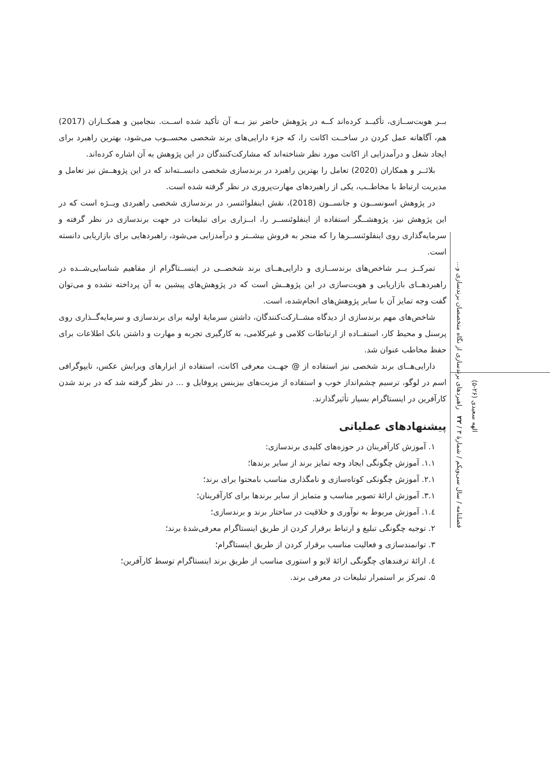بــر هویت‌ســازی، تأکیــد کرده‌اند کــه در پژوهش حاضر نیز بــه آن تأکید شده اســت. بنجامین و همکــاران (2017) هم، آگاهانه عمل کردن در ساخــت اکانت را، که جزء دارایی‌های برند شخصی محســوب می‌شود، بهترین راهبرد برای ایجاد شغل و درآمدزایی از اکانت مورد نظر شناخته‌اند که مشارکت‌کنندگان در این پژوهش به آن اشاره کرده‌اند.
بلائــر و همکاران (2020) تعامل را بهترین راهبرد در برندسازی شخصی دانســته‌اند که در این پژوهــش نیز تعامل و مدیریت ارتباط با مخاطــب، یکی از راهبردهای مهارت‌پروری در نظر گرفته شده است.
در پژوهش اسونســون و جانســون (2018)، نقش اینفلوائنسر، در برندسازی شخصی راهبردی ویــژه است که در این پژوهش نیز، پژوهشــگر استفاده از اینفلوئنســر را، ابــزاری برای تبلیغات در جهت برندسازی در نظر گرفته و سرمایه‌گذاری روی اینفلوئنســرها را که منجر به فروش بیشــتر و درآمدزایی می‌شود، راهبردهایی برای بازاریابی دانسته است.
تمرکــز بــر شاخص‌های برندســازی و دارایی‌هــای برند شخصــی در اینســتاگرام از مفاهیم شناسایی‌شــده در راهبردهــای بازاریابی و هویت‌سازی در این پژوهــش است که در پژوهش‌های پیشین به آن پرداخته نشده و می‌توان گفت وجه تمایز آن با سایر پژوهش‌های انجام‌شده، است.
شاخص‌های مهم برندسازی از دیدگاه مشــارکت‌کنندگان، داشتن سرمایهٔ اولیه برای برندسازی و سرمایه‌گــذاری روی پرسنل و محیط کار، استفــاده از ارتباطات کلامی و غیرکلامی، به کارگیری تجربه و مهارت و داشتن بانک اطلاعات برای حفظ مخاطب عنوان شد.
دارایی‌هــای برند شخصی نیز استفاده از @ جهــت معرفی اکانت، استفاده از ابزارهای ویرایش عکس، تایپوگرافی اسم در لوگو، ترسیم چشم‌انداز خوب و استفاده از مزیت‌های بیزینس پروفایل و ... در نظر گرفته شد که در برند شدن کارآفرین در اینستاگرام بسیار تأثیرگذارند.
پیشنهادهای عملیاتی
۱. آموزش کارآفرینان در حوزه‌های کلیدی برندسازی:
۱.۱. آموزش چگونگی ایجاد وجه تمایز برند از سایر برندها؛
۲.۱. آموزش چگونکی کوتاه‌سازی و نامگذاری مناسب بامحتوا برای برند؛
۳.۱. آموزش ارائهٔ تصویر مناسب و متمایز از سایر برندها برای کارآفرینان؛
٤.۱. آموزش مربوط به نوآوری و خلاقیت در ساختار برند و برندسازی؛
۲. توجیه چگونگی تبلیغ و ارتباط برقرار کردن از طریق اینستاگرام معرفی‌شدهٔ برند؛
۳. توانمندسازی و فعالیت مناسب برقرار کردن از طریق اینستاگرام؛
٤. ارائهٔ ترفندهای چگونگی ارائهٔ لایو و استوری مناسب از طریق برند اینستاگرام توسط کارآفرین؛
۵. تمرکز بر استمرار تبلیغات در معرفی برند.
فصلنامه / سال سی‌ویکم / شمارهٔ ۳ / ۲۲ راهبردهای برندسازی از نگاه متخصصان برندسازی و...
الهه سعیدی (۲۶-۵)